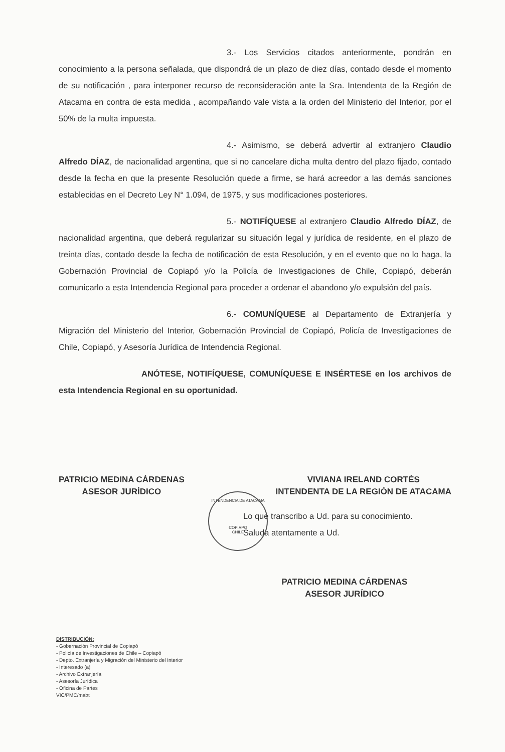3.- Los Servicios citados anteriormente, pondrán en conocimiento a la persona señalada, que dispondrá de un plazo de diez días, contado desde el momento de su notificación , para interponer recurso de reconsideración ante la Sra. Intendenta de la Región de Atacama en contra de esta medida , acompañando vale vista a la orden del Ministerio del Interior, por el 50% de la multa impuesta.
4.- Asimismo, se deberá advertir al extranjero Claudio Alfredo DÍAZ, de nacionalidad argentina, que si no cancelare dicha multa dentro del plazo fijado, contado desde la fecha en que la presente Resolución quede a firme, se hará acreedor a las demás sanciones establecidas en el Decreto Ley N° 1.094, de 1975, y sus modificaciones posteriores.
5.- NOTIFÍQUESE al extranjero Claudio Alfredo DÍAZ, de nacionalidad argentina, que deberá regularizar su situación legal y jurídica de residente, en el plazo de treinta días, contado desde la fecha de notificación de esta Resolución, y en el evento que no lo haga, la Gobernación Provincial de Copiapó y/o la Policía de Investigaciones de Chile, Copiapó, deberán comunicarlo a esta Intendencia Regional para proceder a ordenar el abandono y/o expulsión del país.
6.- COMUNÍQUESE al Departamento de Extranjería y Migración del Ministerio del Interior, Gobernación Provincial de Copiapó, Policía de Investigaciones de Chile, Copiapó, y Asesoría Jurídica de Intendencia Regional.
ANÓTESE, NOTIFÍQUESE, COMUNÍQUESE E INSÉRTESE en los archivos de esta Intendencia Regional en su oportunidad.
PATRICIO MEDINA CÁRDENAS
ASESOR JURÍDICO
VIVIANA IRELAND CORTÉS
INTENDENTA DE LA REGIÓN DE ATACAMA
Lo que transcribo a Ud. para su conocimiento.
Saluda atentamente a Ud.
PATRICIO MEDINA CÁRDENAS
ASESOR JURÍDICO
INTENDENCIA DE ATACAMA
COPIAPO
CHILE
DISTRIBUCIÓN:
- Gobernación Provincial de Copiapó
- Policía de Investigaciones de Chile – Copiapó
- Depto. Extranjería y Migración del Ministerio del Interior
- Interesado (a)
- Archivo Extranjería
- Asesoría Jurídica
- Oficina de Partes
VIC/PMC/mabt